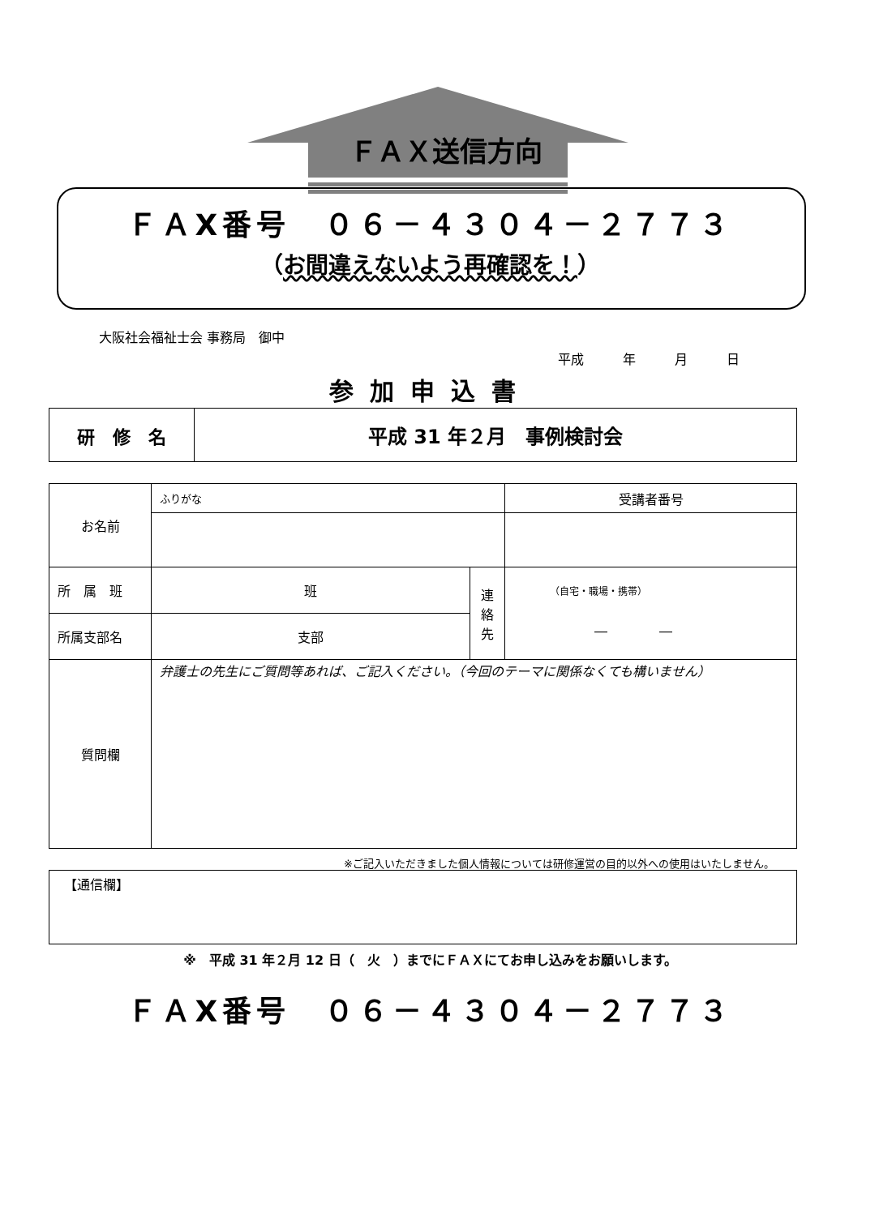ＦＡＸ送信方向
ＦＡX番号　０６－４３０４－２７７３
（お間違えないよう再確認を！）
大阪社会福祉士会 事務局　御中
平成　　　年　　　月　　　日
参加申込書
| 研 修 名 | 平成 31 年２月 事例検討会 |
| お名前 | ふりがな | | 受講者番号 |
| 所 属 班 | 班 | 連 絡 先 | （自宅・職場・携帯） ― ― |
| 所属支部名 | 支部 | | |
| 質問欄 | 弁護士の先生にご質問等あれば、ご記入ください。（今回のテーマに関係なくても構いません） | | |
※ご記入いただきました個人情報については研修運営の目的以外への使用はいたしません。
| 【通信欄】 |
※　平成 31 年２月 12 日（　火　）までにＦＡＸにてお申し込みをお願いします。
ＦＡX番号　０６－４３０４－２７７３